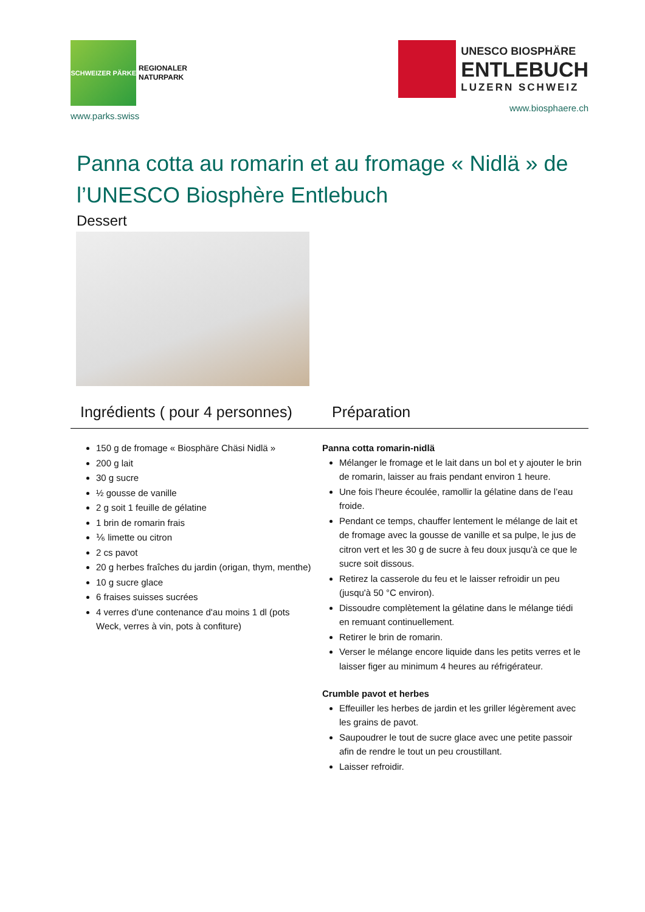SCHWEIZER PÄRKE
REGIONALER
NATURPARK
www.parks.swiss
UNESCO BIOSPHÄRE
ENTLEBUCH
LUZERN SCHWEIZ
www.biosphaere.ch
Panna cotta au romarin et au fromage « Nidlä » de l’UNESCO Biosphère Entlebuch
Dessert
Ingrédients ( pour 4 personnes)
Préparation
150 g de fromage « Biosphäre Chäsi Nidlä »
200 g lait
30 g sucre
½ gousse de vanille
2 g soit 1 feuille de gélatine
1 brin de romarin frais
⅙ limette ou citron
2 cs pavot
20 g herbes fraîches du jardin (origan, thym, menthe)
10 g sucre glace
6 fraises suisses sucrées
4 verres d'une contenance d'au moins 1 dl (pots Weck, verres à vin, pots à confiture)
Panna cotta romarin-nidlä
Mélanger le fromage et le lait dans un bol et y ajouter le brin de romarin, laisser au frais pendant environ 1 heure.
Une fois l’heure écoulée, ramollir la gélatine dans de l’eau froide.
Pendant ce temps, chauffer lentement le mélange de lait et de fromage avec la gousse de vanille et sa pulpe, le jus de citron vert et les 30 g de sucre à feu doux jusqu'à ce que le sucre soit dissous.
Retirez la casserole du feu et le laisser refroidir un peu (jusqu'à 50 °C environ).
Dissoudre complètement la gélatine dans le mélange tiédi en remuant continuellement.
Retirer le brin de romarin.
Verser le mélange encore liquide dans les petits verres et le laisser figer au minimum 4 heures au réfrigérateur.
Crumble pavot et herbes
Effeuiller les herbes de jardin et les griller légèrement avec les grains de pavot.
Saupoudrer le tout de sucre glace avec une petite passoir afin de rendre le tout un peu croustillant.
Laisser refroidir.